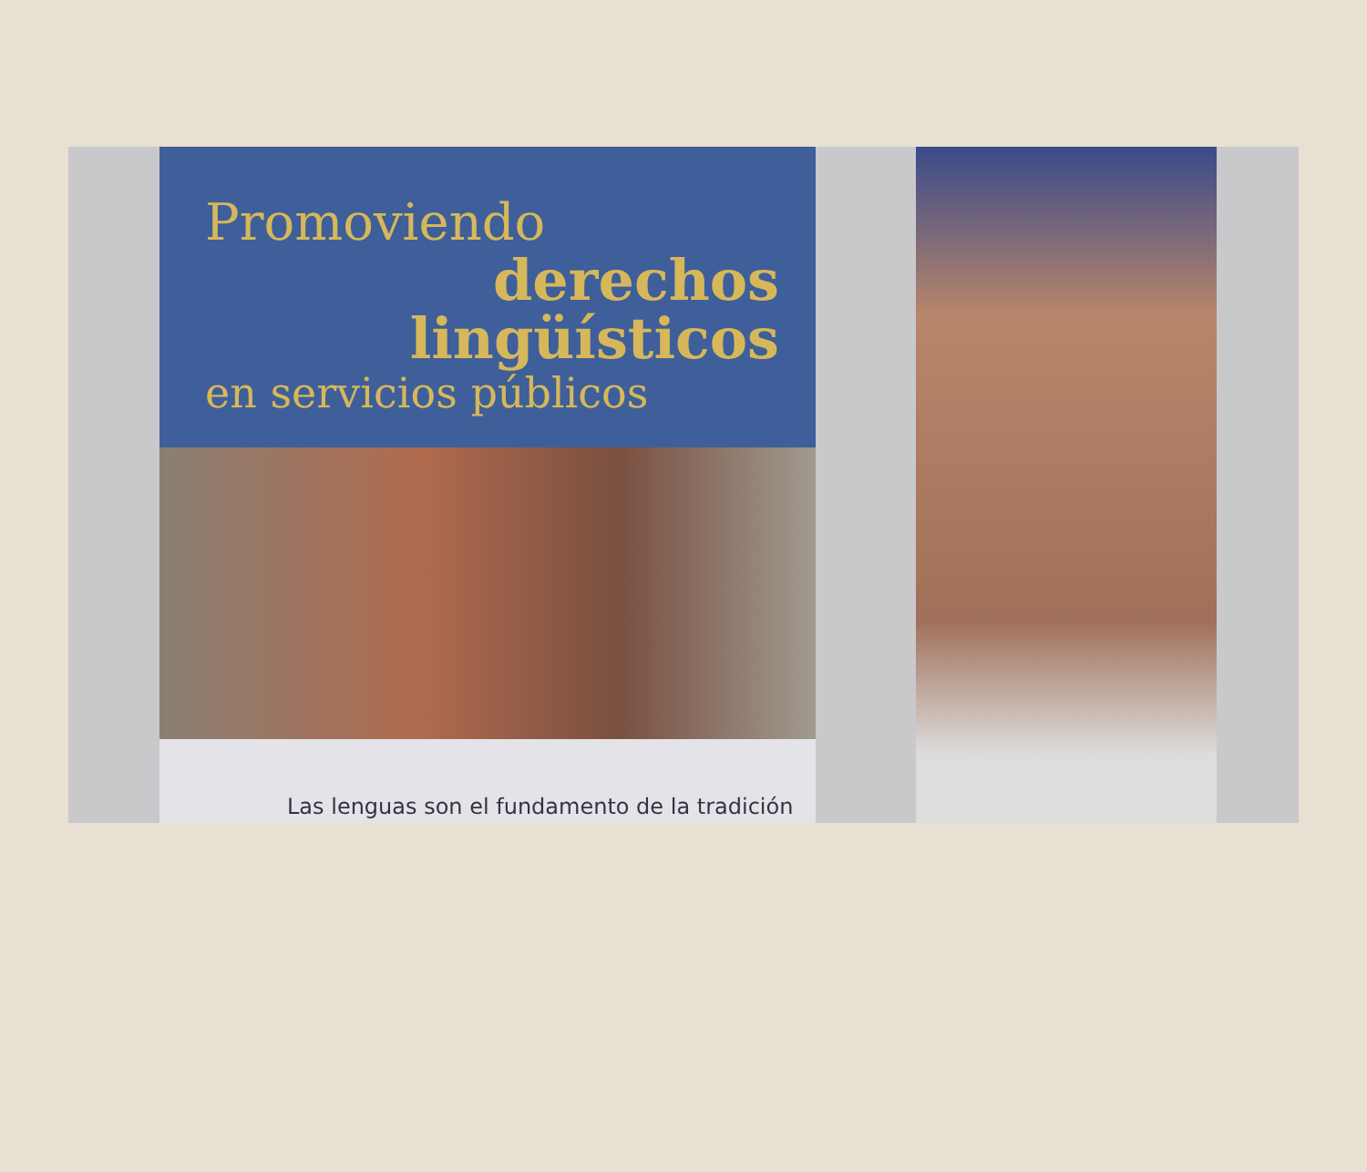Promoviendo
derechos
lingüísticos
en servicios públicos
Las lenguas son el fundamento de la tradición